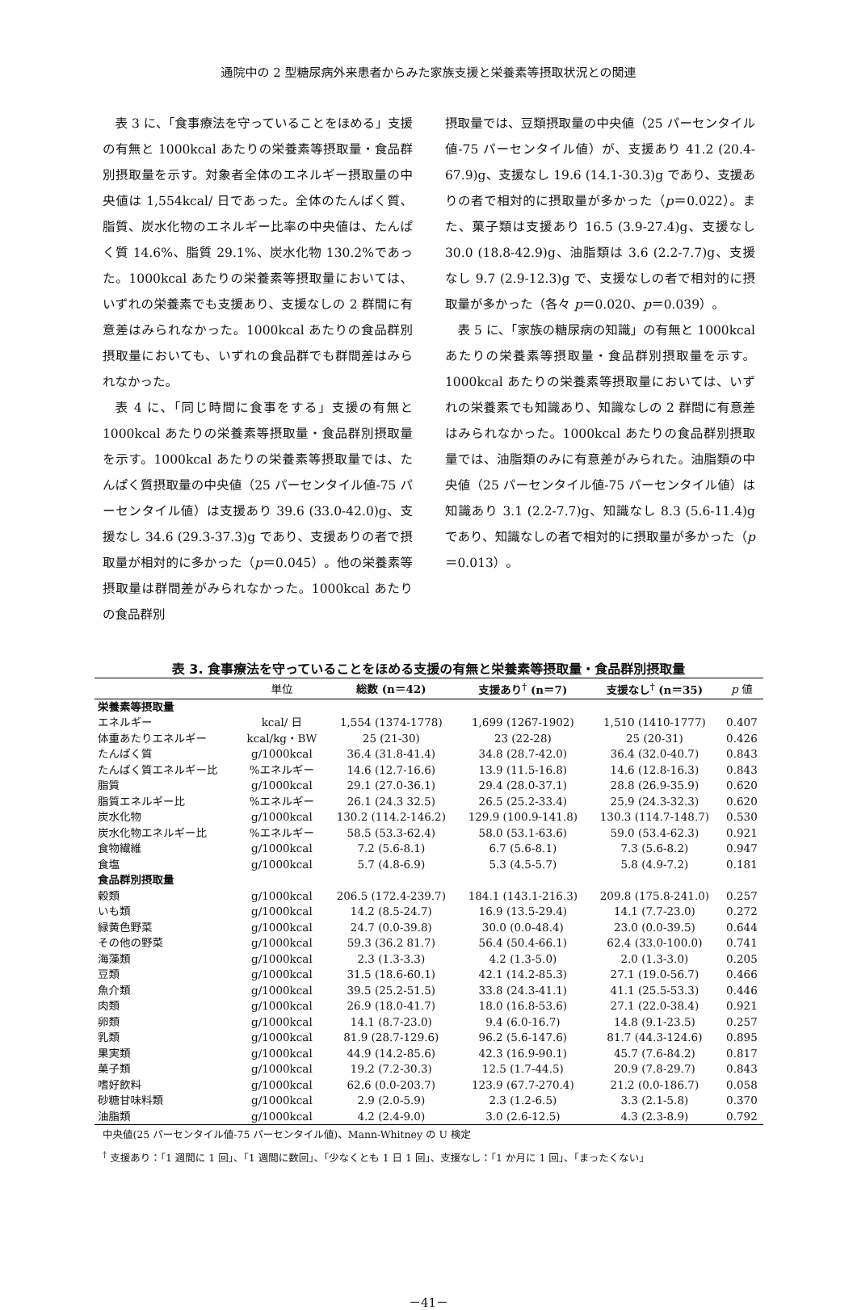通院中の 2 型糖尿病外来患者からみた家族支援と栄養素等摂取状況との関連
表 3 に、「食事療法を守っていることをほめる」支援の有無と 1000kcal あたりの栄養素等摂取量・食品群別摂取量を示す。対象者全体のエネルギー摂取量の中央値は 1,554kcal/ 日であった。全体のたんぱく質、脂質、炭水化物のエネルギー比率の中央値は、たんぱく質 14.6%、脂質 29.1%、炭水化物 130.2%であった。1000kcal あたりの栄養素等摂取量においては、いずれの栄養素でも支援あり、支援なしの 2 群間に有意差はみられなかった。1000kcal あたりの食品群別摂取量においても、いずれの食品群でも群間差はみられなかった。
表 4 に、「同じ時間に食事をする」支援の有無と 1000kcal あたりの栄養素等摂取量・食品群別摂取量を示す。1000kcal あたりの栄養素等摂取量では、たんぱく質摂取量の中央値（25 パーセンタイル値-75 パーセンタイル値）は支援あり 39.6 (33.0-42.0)g、支援なし 34.6 (29.3-37.3)g であり、支援ありの者で摂取量が相対的に多かった（p＝0.045）。他の栄養素等摂取量は群間差がみられなかった。1000kcal あたりの食品群別
摂取量では、豆類摂取量の中央値（25 パーセンタイル値-75 パーセンタイル値）が、支援あり 41.2 (20.4-67.9)g、支援なし 19.6 (14.1-30.3)g であり、支援ありの者で相対的に摂取量が多かった（p＝0.022）。また、菓子類は支援あり 16.5 (3.9-27.4)g、支援なし 30.0 (18.8-42.9)g、油脂類は 3.6 (2.2-7.7)g、支援なし 9.7 (2.9-12.3)g で、支援なしの者で相対的に摂取量が多かった（各々 p＝0.020、p＝0.039）。
表 5 に、「家族の糖尿病の知識」の有無と 1000kcal あたりの栄養素等摂取量・食品群別摂取量を示す。1000kcal あたりの栄養素等摂取量においては、いずれの栄養素でも知識あり、知識なしの 2 群間に有意差はみられなかった。1000kcal あたりの食品群別摂取量では、油脂類のみに有意差がみられた。油脂類の中央値（25 パーセンタイル値-75 パーセンタイル値）は知識あり 3.1 (2.2-7.7)g、知識なし 8.3 (5.6-11.4)g であり、知識なしの者で相対的に摂取量が多かった（p＝0.013）。
表 3. 食事療法を守っていることをほめる支援の有無と栄養素等摂取量・食品群別摂取量
| | 単位 | 総数 (n＝42) | 支援あり<sup>†</sup> (n＝7) | 支援なし<sup>†</sup> (n＝35) | p 値 |
| --- | --- | --- | --- | --- | --- |
| 栄養素等摂取量 | | | | | |
| エネルギー | kcal/ 日 | 1,554 (1374-1778) | 1,699 (1267-1902) | 1,510 (1410-1777) | 0.407 |
| 体重あたりエネルギー | kcal/kg・BW | 25 (21-30) | 23 (22-28) | 25 (20-31) | 0.426 |
| たんぱく質 | g/1000kcal | 36.4 (31.8-41.4) | 34.8 (28.7-42.0) | 36.4 (32.0-40.7) | 0.843 |
| たんぱく質エネルギー比 | %エネルギー | 14.6 (12.7-16.6) | 13.9 (11.5-16.8) | 14.6 (12.8-16.3) | 0.843 |
| 脂質 | g/1000kcal | 29.1 (27.0-36.1) | 29.4 (28.0-37.1) | 28.8 (26.9-35.9) | 0.620 |
| 脂質エネルギー比 | %エネルギー | 26.1 (24.3 32.5) | 26.5 (25.2-33.4) | 25.9 (24.3-32.3) | 0.620 |
| 炭水化物 | g/1000kcal | 130.2 (114.2-146.2) | 129.9 (100.9-141.8) | 130.3 (114.7-148.7) | 0.530 |
| 炭水化物エネルギー比 | %エネルギー | 58.5 (53.3-62.4) | 58.0 (53.1-63.6) | 59.0 (53.4-62.3) | 0.921 |
| 食物繊維 | g/1000kcal | 7.2 (5.6-8.1) | 6.7 (5.6-8.1) | 7.3 (5.6-8.2) | 0.947 |
| 食塩 | g/1000kcal | 5.7 (4.8-6.9) | 5.3 (4.5-5.7) | 5.8 (4.9-7.2) | 0.181 |
| 食品群別摂取量 | | | | | |
| 穀類 | g/1000kcal | 206.5 (172.4-239.7) | 184.1 (143.1-216.3) | 209.8 (175.8-241.0) | 0.257 |
| いも類 | g/1000kcal | 14.2 (8.5-24.7) | 16.9 (13.5-29.4) | 14.1 (7.7-23.0) | 0.272 |
| 緑黄色野菜 | g/1000kcal | 24.7 (0.0-39.8) | 30.0 (0.0-48.4) | 23.0 (0.0-39.5) | 0.644 |
| その他の野菜 | g/1000kcal | 59.3 (36.2 81.7) | 56.4 (50.4-66.1) | 62.4 (33.0-100.0) | 0.741 |
| 海藻類 | g/1000kcal | 2.3 (1.3-3.3) | 4.2 (1.3-5.0) | 2.0 (1.3-3.0) | 0.205 |
| 豆類 | g/1000kcal | 31.5 (18.6-60.1) | 42.1 (14.2-85.3) | 27.1 (19.0-56.7) | 0.466 |
| 魚介類 | g/1000kcal | 39.5 (25.2-51.5) | 33.8 (24.3-41.1) | 41.1 (25.5-53.3) | 0.446 |
| 肉類 | g/1000kcal | 26.9 (18.0-41.7) | 18.0 (16.8-53.6) | 27.1 (22.0-38.4) | 0.921 |
| 卵類 | g/1000kcal | 14.1 (8.7-23.0) | 9.4 (6.0-16.7) | 14.8 (9.1-23.5) | 0.257 |
| 乳類 | g/1000kcal | 81.9 (28.7-129.6) | 96.2 (5.6-147.6) | 81.7 (44.3-124.6) | 0.895 |
| 果実類 | g/1000kcal | 44.9 (14.2-85.6) | 42.3 (16.9-90.1) | 45.7 (7.6-84.2) | 0.817 |
| 菓子類 | g/1000kcal | 19.2 (7.2-30.3) | 12.5 (1.7-44.5) | 20.9 (7.8-29.7) | 0.843 |
| 嗜好飲料 | g/1000kcal | 62.6 (0.0-203.7) | 123.9 (67.7-270.4) | 21.2 (0.0-186.7) | 0.058 |
| 砂糖甘味料類 | g/1000kcal | 2.9 (2.0-5.9) | 2.3 (1.2-6.5) | 3.3 (2.1-5.8) | 0.370 |
| 油脂類 | g/1000kcal | 4.2 (2.4-9.0) | 3.0 (2.6-12.5) | 4.3 (2.3-8.9) | 0.792 |
中央値(25 パーセンタイル値-75 パーセンタイル値)、Mann-Whitney の U 検定
<sup>†</sup> 支援あり：「1 週間に 1 回」、「1 週間に数回」、「少なくとも 1 日 1 回」、支援なし：「1 か月に 1 回」、「まったくない」
－41－